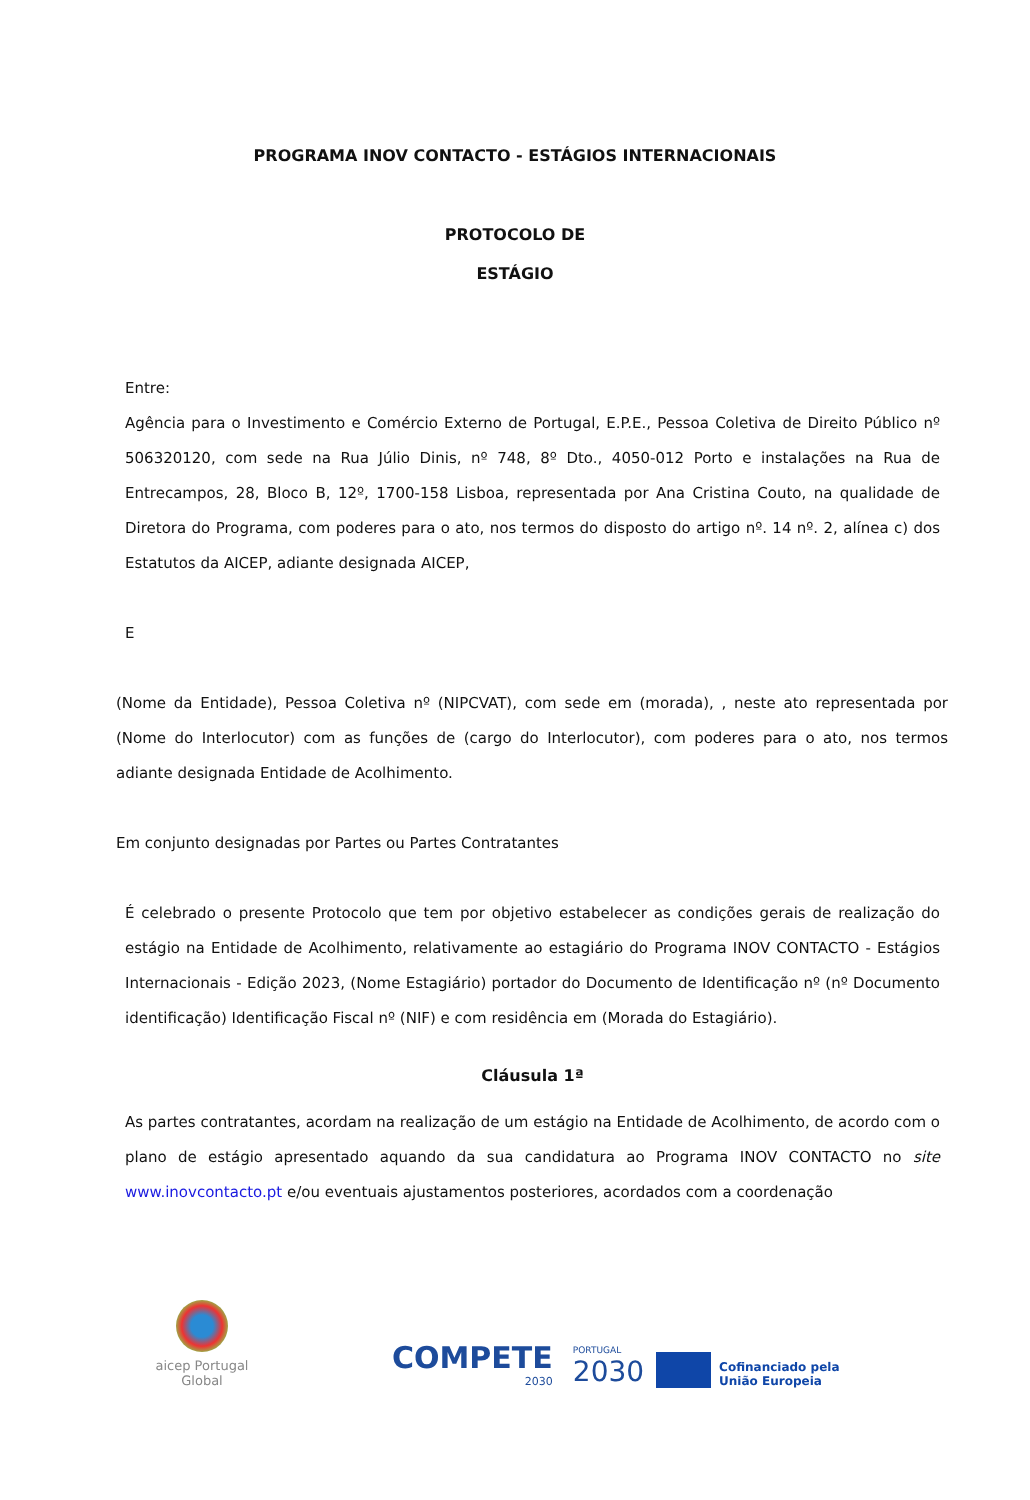PROGRAMA INOV CONTACTO - ESTÁGIOS INTERNACIONAIS
PROTOCOLO DE
ESTÁGIO
Entre:
Agência para o Investimento e Comércio Externo de Portugal, E.P.E., Pessoa Coletiva de Direito Público nº 506320120, com sede na Rua Júlio Dinis, nº 748, 8º Dto., 4050-012 Porto e instalações na Rua de Entrecampos, 28, Bloco B, 12º, 1700-158 Lisboa, representada por Ana Cristina Couto, na qualidade de Diretora do Programa, com poderes para o ato, nos termos do disposto do artigo nº. 14 nº. 2, alínea c) dos Estatutos da AICEP, adiante designada AICEP,
E
(Nome da Entidade), Pessoa Coletiva nº (NIPCVAT), com sede em (morada), , neste ato representada por (Nome do Interlocutor) com as funções de (cargo do Interlocutor), com poderes para o ato, nos termos adiante designada Entidade de Acolhimento.
Em conjunto designadas por Partes ou Partes Contratantes
É celebrado o presente Protocolo que tem por objetivo estabelecer as condições gerais de realização do estágio na Entidade de Acolhimento, relativamente ao estagiário do Programa INOV CONTACTO - Estágios Internacionais - Edição 2023, (Nome Estagiário) portador do Documento de Identificação nº (nº Documento identificação) Identificação Fiscal nº (NIF) e com residência em (Morada do Estagiário).
Cláusula 1ª
As partes contratantes, acordam na realização de um estágio na Entidade de Acolhimento, de acordo com o plano de estágio apresentado aquando da sua candidatura ao Programa INOV CONTACTO no site www.inovcontacto.pt e/ou eventuais ajustamentos posteriores, acordados com a coordenação
aicep Portugal Global
COMPETE
2030
PORTUGAL
2030
Cofinanciado pela
União Europeia